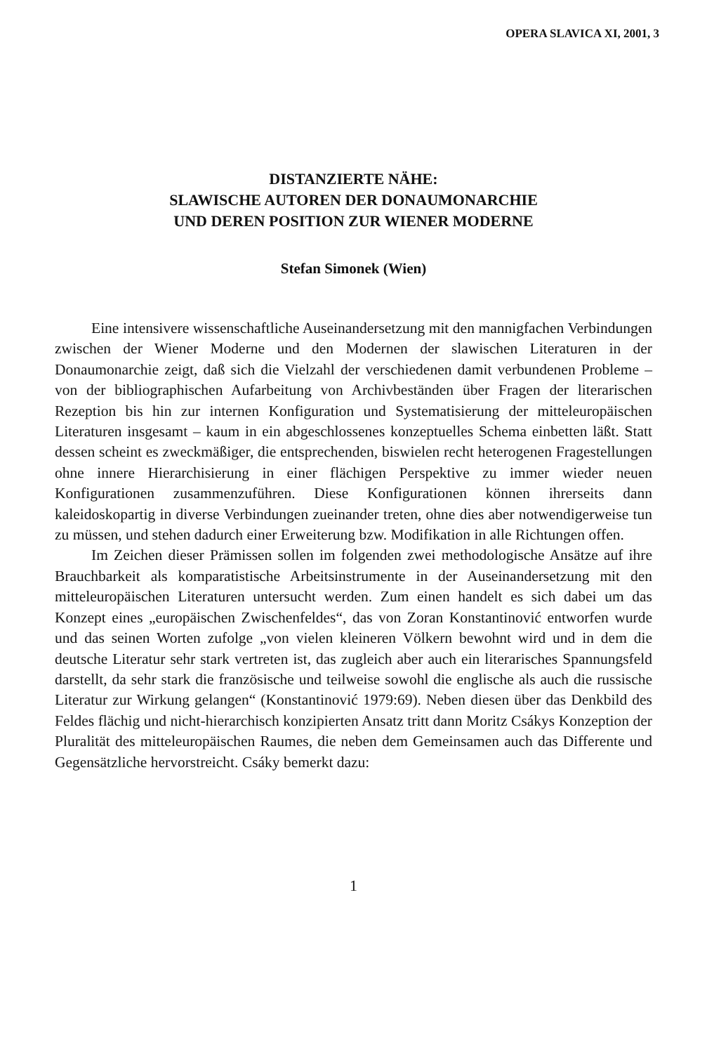OPERA SLAVICA XI, 2001, 3
DISTANZIERTE NÄHE:
SLAWISCHE AUTOREN DER DONAUMONARCHIE
UND DEREN POSITION ZUR WIENER MODERNE
Stefan Simonek (Wien)
Eine intensivere wissenschaftliche Auseinandersetzung mit den mannigfachen Verbindungen zwischen der Wiener Moderne und den Modernen der slawischen Literaturen in der Donaumonarchie zeigt, daß sich die Vielzahl der verschiedenen damit verbundenen Probleme – von der bibliographischen Aufarbeitung von Archivbeständen über Fragen der literarischen Rezeption bis hin zur internen Konfiguration und Systematisierung der mitteleuropäischen Literaturen insgesamt – kaum in ein abgeschlossenes konzeptuelles Schema einbetten läßt. Statt dessen scheint es zweckmäßiger, die entsprechenden, biswielen recht heterogenen Fragestellungen ohne innere Hierarchisierung in einer flächigen Perspektive zu immer wieder neuen Konfigurationen zusammenzuführen. Diese Konfigurationen können ihrerseits dann kaleidoskopartig in diverse Verbindungen zueinander treten, ohne dies aber notwendigerweise tun zu müssen, und stehen dadurch einer Erweiterung bzw. Modifikation in alle Richtungen offen.
Im Zeichen dieser Prämissen sollen im folgenden zwei methodologische Ansätze auf ihre Brauchbarkeit als komparatistische Arbeitsinstrumente in der Auseinandersetzung mit den mitteleuropäischen Literaturen untersucht werden. Zum einen handelt es sich dabei um das Konzept eines „europäischen Zwischenfeldes“, das von Zoran Konstantinović entworfen wurde und das seinen Worten zufolge „von vielen kleineren Völkern bewohnt wird und in dem die deutsche Literatur sehr stark vertreten ist, das zugleich aber auch ein literarisches Spannungsfeld darstellt, da sehr stark die französische und teilweise sowohl die englische als auch die russische Literatur zur Wirkung gelangen“ (Konstantinović 1979:69). Neben diesen über das Denkbild des Feldes flächig und nicht-hierarchisch konzipierten Ansatz tritt dann Moritz Csákys Konzeption der Pluralität des mitteleuropäischen Raumes, die neben dem Gemeinsamen auch das Differente und Gegensätzliche hervorstreicht. Csáky bemerkt dazu:
1